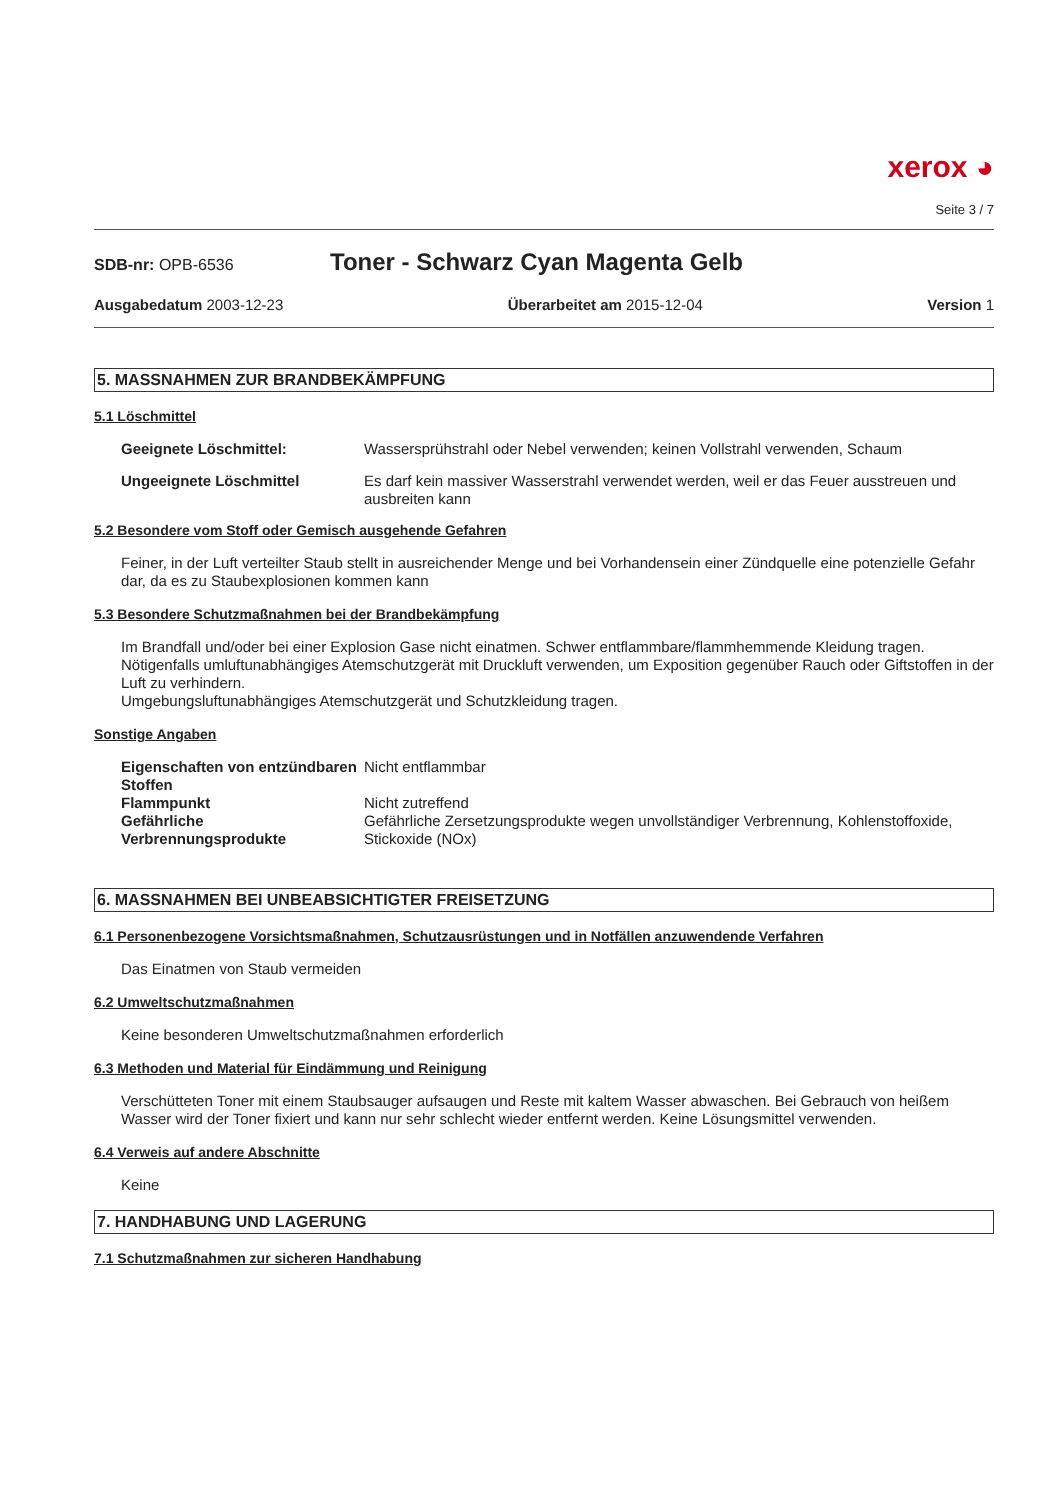xerox ◕
Seite 3 / 7
SDB-nr: OPB-6536 Toner - Schwarz Cyan Magenta Gelb
Ausgabedatum 2003-12-23 Überarbeitet am 2015-12-04 Version 1
5. MASSNAHMEN ZUR BRANDBEKÄMPFUNG
5.1 Löschmittel
Geeignete Löschmittel: Wassersprühstrahl oder Nebel verwenden; keinen Vollstrahl verwenden, Schaum
Ungeeignete Löschmittel Es darf kein massiver Wasserstrahl verwendet werden, weil er das Feuer ausstreuen und ausbreiten kann
5.2 Besondere vom Stoff oder Gemisch ausgehende Gefahren
Feiner, in der Luft verteilter Staub stellt in ausreichender Menge und bei Vorhandensein einer Zündquelle eine potenzielle Gefahr dar, da es zu Staubexplosionen kommen kann
5.3 Besondere Schutzmaßnahmen bei der Brandbekämpfung
Im Brandfall und/oder bei einer Explosion Gase nicht einatmen. Schwer entflammbare/flammhemmende Kleidung tragen. Nötigenfalls umluftunabhängiges Atemschutzgerät mit Druckluft verwenden, um Exposition gegenüber Rauch oder Giftstoffen in der Luft zu verhindern.
Umgebungsluftunabhängiges Atemschutzgerät und Schutzkleidung tragen.
Sonstige Angaben
Eigenschaften von entzündbaren Stoffen
Nicht entflammbar
Flammpunkt Nicht zutreffend
Gefährliche Verbrennungsprodukte
Gefährliche Zersetzungsprodukte wegen unvollständiger Verbrennung, Kohlenstoffoxide, Stickoxide (NOx)
6. MASSNAHMEN BEI UNBEABSICHTIGTER FREISETZUNG
6.1 Personenbezogene Vorsichtsmaßnahmen, Schutzausrüstungen und in Notfällen anzuwendende Verfahren
Das Einatmen von Staub vermeiden
6.2 Umweltschutzmaßnahmen
Keine besonderen Umweltschutzmaßnahmen erforderlich
6.3 Methoden und Material für Eindämmung und Reinigung
Verschütteten Toner mit einem Staubsauger aufsaugen und Reste mit kaltem Wasser abwaschen. Bei Gebrauch von heißem Wasser wird der Toner fixiert und kann nur sehr schlecht wieder entfernt werden. Keine Lösungsmittel verwenden.
6.4 Verweis auf andere Abschnitte
Keine
7. HANDHABUNG UND LAGERUNG
7.1 Schutzmaßnahmen zur sicheren Handhabung